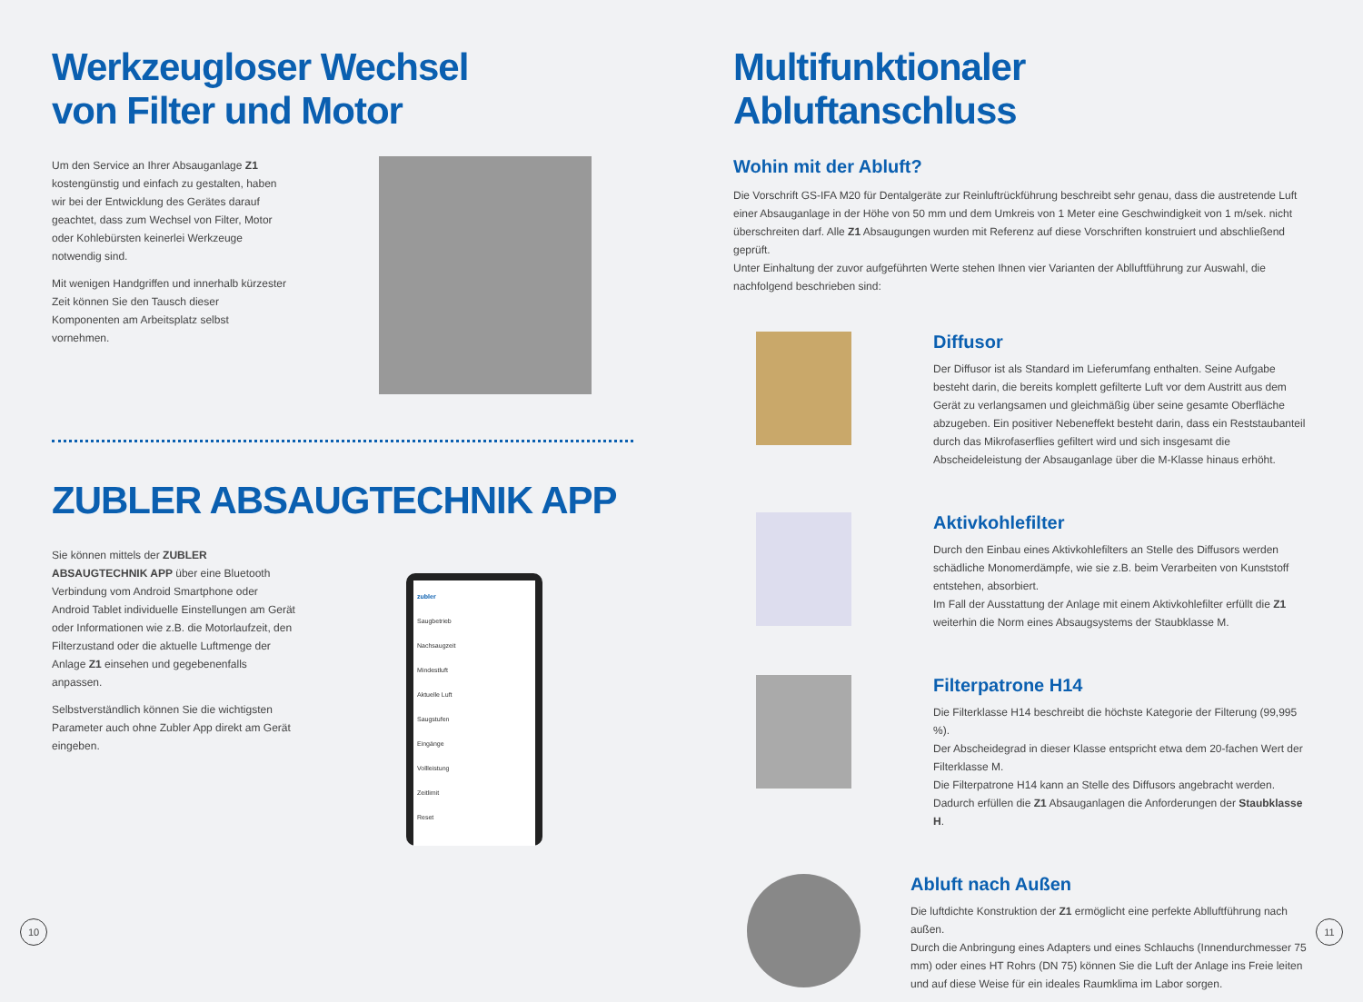Werkzeugloser Wechsel
von Filter und Motor
Um den Service an Ihrer Absauganlage Z1 kostengünstig und einfach zu gestalten, haben wir bei der Entwicklung des Gerätes darauf geachtet, dass zum Wechsel von Filter, Motor oder Kohlebürsten keinerlei Werkzeuge notwendig sind.
Mit wenigen Handgriffen und innerhalb kürzester Zeit können Sie den Tausch dieser Komponenten am Arbeitsplatz selbst vornehmen.
ZUBLER ABSAUGTECHNIK APP
Sie können mittels der ZUBLER ABSAUGTECHNIK APP über eine Bluetooth Verbindung vom Android Smartphone oder Android Tablet individuelle Einstellungen am Gerät oder Informationen wie z.B. die Motorlaufzeit, den Filterzustand oder die aktuelle Luftmenge der Anlage Z1 einsehen und gegebenenfalls anpassen.
Selbstverständlich können Sie die wichtigsten Parameter auch ohne Zubler App direkt am Gerät eingeben.
zubler
Saugbetrieb
Nachsaugzeit
Mindestluft
Aktuelle Luft
Saugstufen
Eingänge
Vollleistung
Zeitlimit
Reset
Multifunktionaler
Abluftanschluss
Wohin mit der Abluft?
Die Vorschrift GS-IFA M20 für Dentalgeräte zur Reinluftrückführung beschreibt sehr genau, dass die austretende Luft einer Absauganlage in der Höhe von 50 mm und dem Umkreis von 1 Meter eine Geschwindigkeit von 1 m/sek. nicht überschreiten darf. Alle Z1 Absaugungen wurden mit Referenz auf diese Vorschriften konstruiert und abschließend geprüft.
Unter Einhaltung der zuvor aufgeführten Werte stehen Ihnen vier Varianten der Ablluftführung zur Auswahl, die nachfolgend beschrieben sind:
Diffusor
Der Diffusor ist als Standard im Lieferumfang enthalten. Seine Aufgabe besteht darin, die bereits komplett gefilterte Luft vor dem Austritt aus dem Gerät zu verlangsamen und gleichmäßig über seine gesamte Oberfläche abzugeben. Ein positiver Nebeneffekt besteht darin, dass ein Reststaubanteil durch das Mikrofaserflies gefiltert wird und sich insgesamt die Abscheideleistung der Absauganlage über die M-Klasse hinaus erhöht.
Aktivkohlefilter
Durch den Einbau eines Aktivkohlefilters an Stelle des Diffusors werden schädliche Monomerdämpfe, wie sie z.B. beim Verarbeiten von Kunststoff entstehen, absorbiert.
Im Fall der Ausstattung der Anlage mit einem Aktivkohlefilter erfüllt die Z1 weiterhin die Norm eines Absaugsystems der Staubklasse M.
Filterpatrone H14
Die Filterklasse H14 beschreibt die höchste Kategorie der Filterung (99,995 %).
Der Abscheidegrad in dieser Klasse entspricht etwa dem 20-fachen Wert der Filterklasse M.
Die Filterpatrone H14 kann an Stelle des Diffusors angebracht werden.
Dadurch erfüllen die Z1 Absauganlagen die Anforderungen der Staubklasse H.
Abluft nach Außen
Die luftdichte Konstruktion der Z1 ermöglicht eine perfekte Ablluftführung nach außen.
Durch die Anbringung eines Adapters und eines Schlauchs (Innendurchmesser 75 mm) oder eines HT Rohrs (DN 75) können Sie die Luft der Anlage ins Freie leiten und auf diese Weise für ein ideales Raumklima im Labor sorgen.
10 11